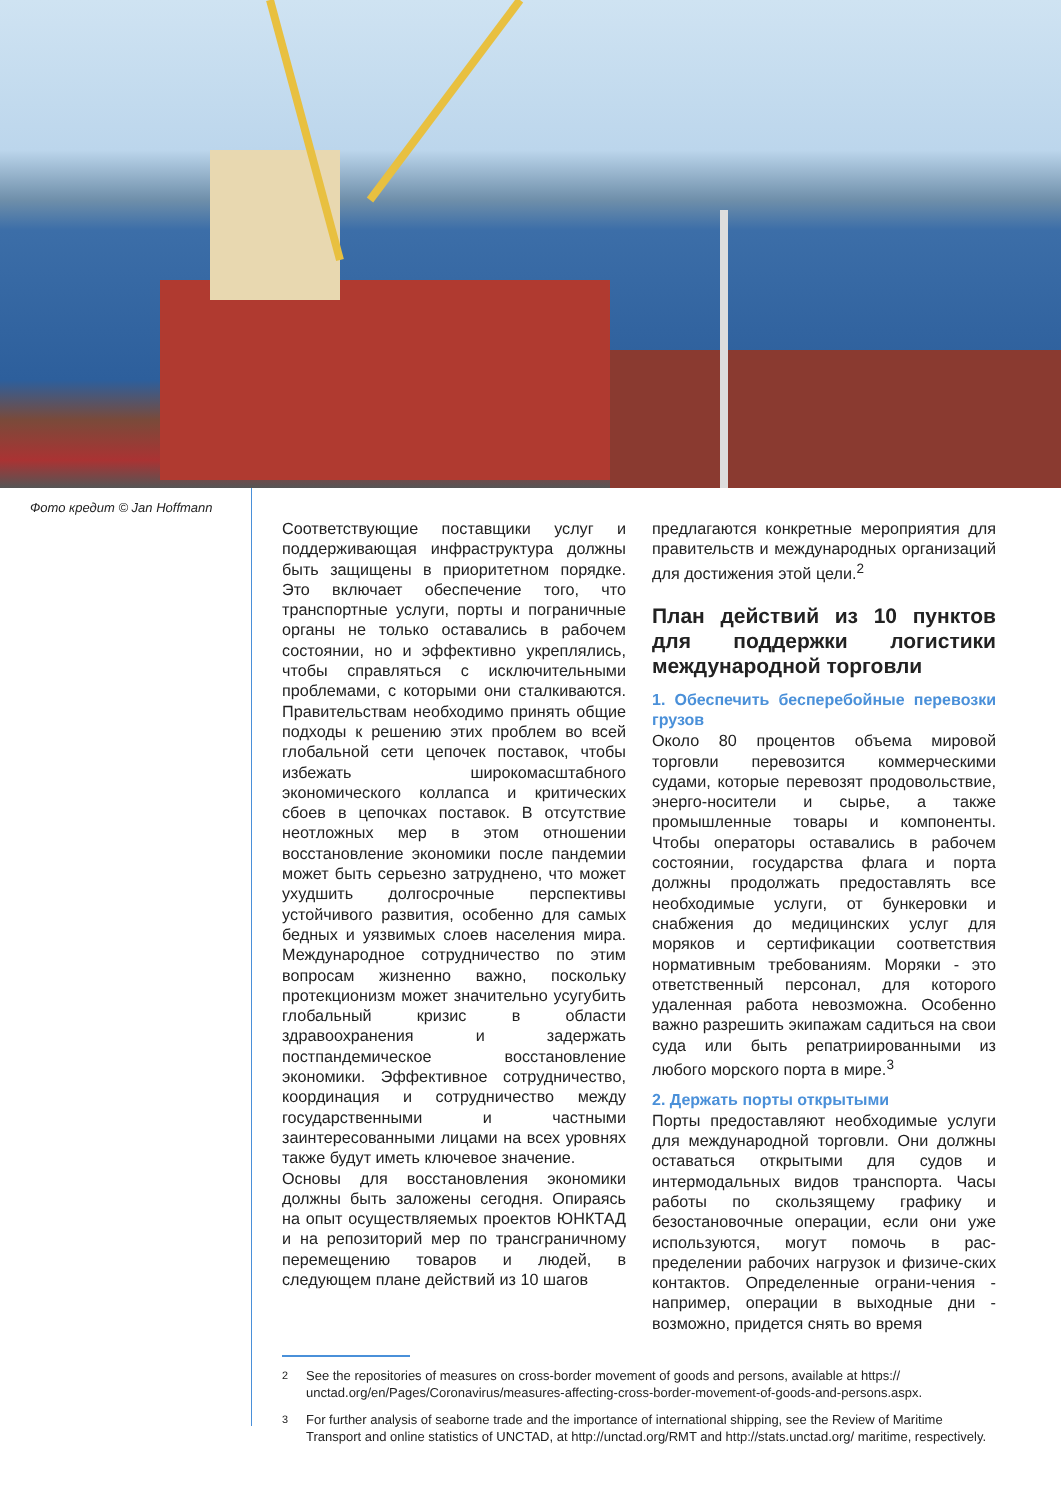Фото кредит © Jan Hoffmann
Соответствующие поставщики услуг и поддерживающая инфраструктура должны быть защищены в приоритетном порядке. Это включает обеспечение того, что транспортные услуги, порты и пограничные органы не только оставались в рабочем состоянии, но и эффективно укреплялись, чтобы справляться с исключительными проблемами, с которыми они сталкиваются. Правительствам необходимо принять общие подходы к решению этих проблем во всей глобальной сети цепочек поставок, чтобы избежать широкомасштабного экономического коллапса и критических сбоев в цепочках поставок. В отсутствие неотложных мер в этом отношении восстановление экономики после пандемии может быть серьезно затруднено, что может ухудшить долгосрочные перспективы устойчивого развития, особенно для самых бедных и уязвимых слоев населения мира. Международное сотрудничество по этим вопросам жизненно важно, поскольку протекционизм может значительно усугубить глобальный кризис в области здравоохранения и задержать постпандемическое восстановление экономики. Эффективное сотрудничество, координация и сотрудничество между государственными и частными заинтересованными лицами на всех уровнях также будут иметь ключевое значение.
Основы для восстановления экономики должны быть заложены сегодня. Опираясь на опыт осуществляемых проектов ЮНКТАД и на репозиторий мер по трансграничному перемещению товаров и людей, в следующем плане действий из 10 шагов
предлагаются конкретные мероприятия для правительств и международных организаций для достижения этой цели.<sup>2</sup>
План действий из 10 пунктов для поддержки логистики международной торговли
1. Обеспечить бесперебойные перевозки грузов
Около 80 процентов объема мировой торговли перевозится коммерческими судами, которые перевозят продовольствие, энерго-носители и сырье, а также промышленные товары и компоненты. Чтобы операторы оставались в рабочем состоянии, государства флага и порта должны продолжать предоставлять все необходимые услуги, от бункеровки и снабжения до медицинских услуг для моряков и сертификации соответствия нормативным требованиям. Моряки - это ответственный персонал, для которого удаленная работа невозможна. Особенно важно разрешить экипажам садиться на свои суда или быть репатриированными из любого морского порта в мире.<sup>3</sup>
2. Держать порты открытыми
Порты предоставляют необходимые услуги для международной торговли. Они должны оставаться открытыми для судов и интермодальных видов транспорта. Часы работы по скользящему графику и безостановочные операции, если они уже используются, могут помочь в рас-пределении рабочих нагрузок и физиче-ских контактов. Определенные ограни-чения - например, операции в выходные дни - возможно, придется снять во время
<sup>2</sup> See the repositories of measures on cross-border movement of goods and persons, available at https:// unctad.org/en/Pages/Coronavirus/measures-affecting-cross-border-movement-of-goods-and-persons.aspx.
<sup>3</sup> For further analysis of seaborne trade and the importance of international shipping, see the Review of Maritime Transport and online statistics of UNCTAD, at http://unctad.org/RMT and http://stats.unctad.org/ maritime, respectively.